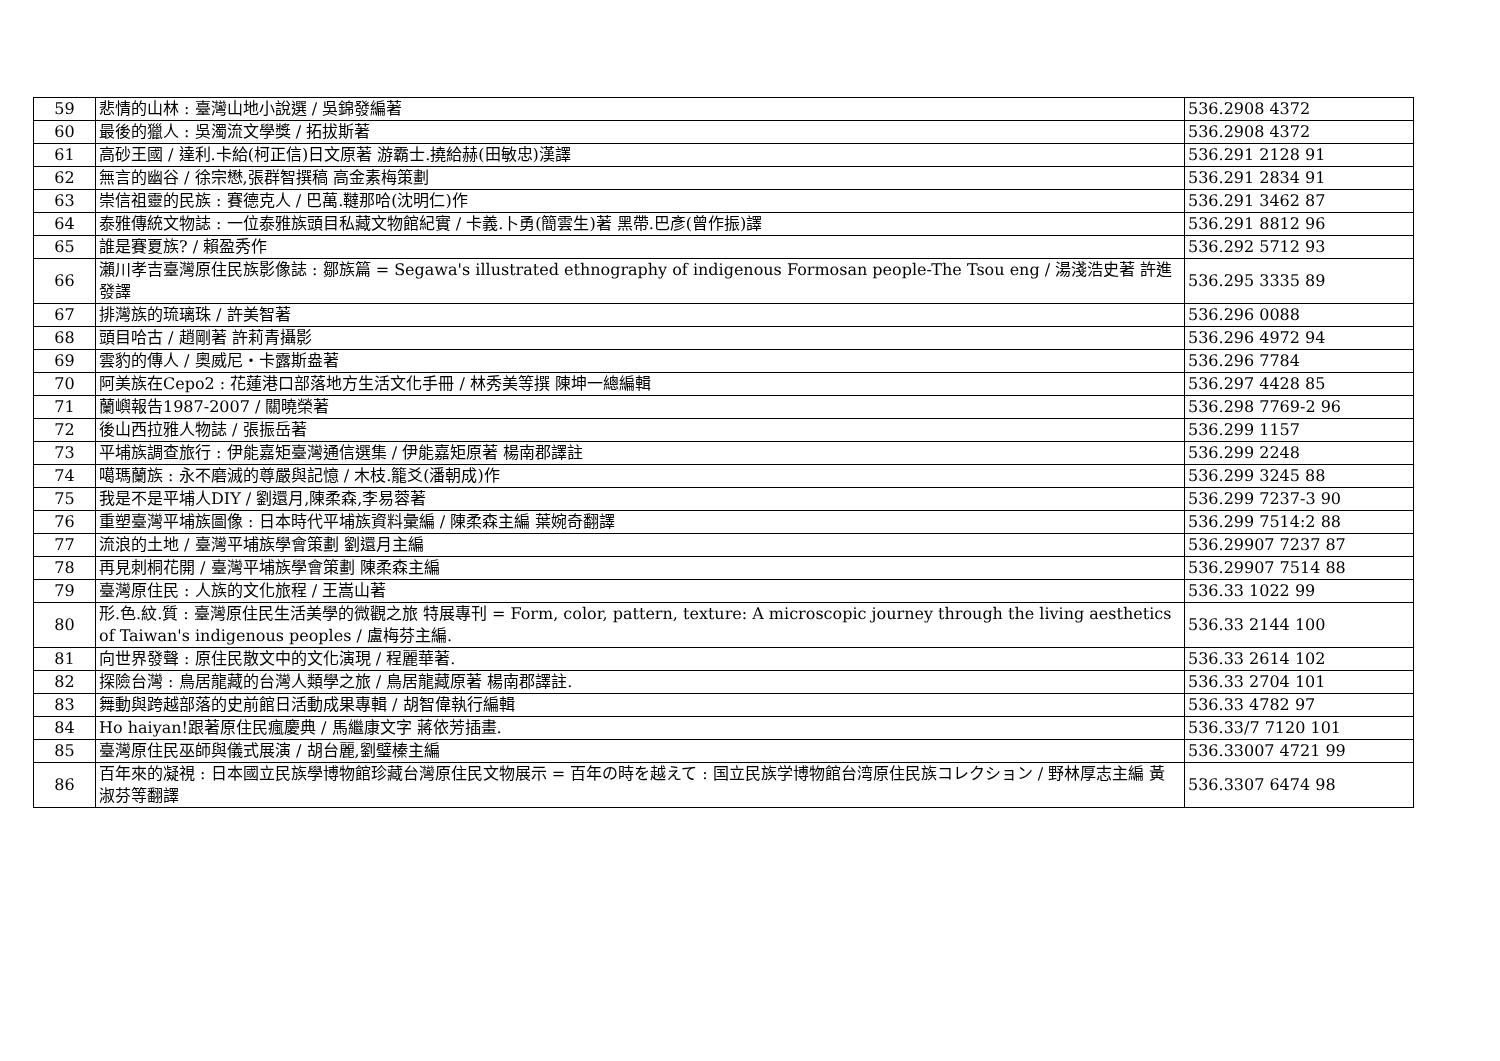| 59 | 悲情的山林 : 臺灣山地小說選 / 吳錦發編著 | 536.2908 4372 |
| 60 | 最後的獵人 : 吳濁流文學獎 / 拓拔斯著 | 536.2908 4372 |
| 61 | 高砂王國 / 達利.卡給(柯正信)日文原著 游霸士.撓給赫(田敏忠)漢譯 | 536.291 2128 91 |
| 62 | 無言的幽谷 / 徐宗懋,張群智撰稿 高金素梅策劃 | 536.291 2834 91 |
| 63 | 崇信祖靈的民族 : 賽德克人 / 巴萬.韃那哈(沈明仁)作 | 536.291 3462 87 |
| 64 | 泰雅傳統文物誌 : 一位泰雅族頭目私藏文物館紀實 / 卡義.卜勇(簡雲生)著 黑帶.巴彥(曾作振)譯 | 536.291 8812 96 |
| 65 | 誰是賽夏族? / 賴盈秀作 | 536.292 5712 93 |
| 66 | 瀨川孝吉臺灣原住民族影像誌 : 鄒族篇 = Segawa's illustrated ethnography of indigenous Formosan people-The Tsou eng / 湯淺浩史著 許進發譯 | 536.295 3335 89 |
| 67 | 排灣族的琉璃珠 / 許美智著 | 536.296 0088 |
| 68 | 頭目哈古 / 趙剛著 許莉青攝影 | 536.296 4972 94 |
| 69 | 雲豹的傳人 / 奧威尼・卡露斯盎著 | 536.296 7784 |
| 70 | 阿美族在Cepo2 : 花蓮港口部落地方生活文化手冊 / 林秀美等撰 陳坤一總編輯 | 536.297 4428 85 |
| 71 | 蘭嶼報告1987-2007 / 關曉榮著 | 536.298 7769-2 96 |
| 72 | 後山西拉雅人物誌 / 張振岳著 | 536.299 1157 |
| 73 | 平埔族調查旅行 : 伊能嘉矩臺灣通信選集 / 伊能嘉矩原著 楊南郡譯註 | 536.299 2248 |
| 74 | 噶瑪蘭族 : 永不磨滅的尊嚴與記憶 / 木枝.籠爻(潘朝成)作 | 536.299 3245 88 |
| 75 | 我是不是平埔人DIY / 劉還月,陳柔森,李易蓉著 | 536.299 7237-3 90 |
| 76 | 重塑臺灣平埔族圖像 : 日本時代平埔族資料彙編 / 陳柔森主編 葉婉奇翻譯 | 536.299 7514:2 88 |
| 77 | 流浪的土地 / 臺灣平埔族學會策劃 劉還月主編 | 536.29907 7237 87 |
| 78 | 再見刺桐花開 / 臺灣平埔族學會策劃 陳柔森主編 | 536.29907 7514 88 |
| 79 | 臺灣原住民 : 人族的文化旅程 / 王嵩山著 | 536.33 1022 99 |
| 80 | 形.色.紋.質 : 臺灣原住民生活美學的微觀之旅 特展專刊 = Form, color, pattern, texture: A microscopic journey through the living aesthetics of Taiwan's indigenous peoples / 盧梅芬主編. | 536.33 2144 100 |
| 81 | 向世界發聲 : 原住民散文中的文化演現 / 程麗華著. | 536.33 2614 102 |
| 82 | 探險台灣 : 鳥居龍藏的台灣人類學之旅 / 鳥居龍藏原著 楊南郡譯註. | 536.33 2704 101 |
| 83 | 舞動與跨越部落的史前館日活動成果專輯 / 胡智偉執行編輯 | 536.33 4782 97 |
| 84 | Ho haiyan!跟著原住民瘋慶典 / 馬繼康文字 蔣依芳插畫. | 536.33/7 7120 101 |
| 85 | 臺灣原住民巫師與儀式展演 / 胡台麗,劉璧榛主編 | 536.33007 4721 99 |
| 86 | 百年來的凝視 : 日本國立民族學博物館珍藏台灣原住民文物展示 = 百年の時を越えて : 国立民族学博物館台湾原住民族コレクション / 野林厚志主編 黃淑芬等翻譯 | 536.3307 6474 98 |